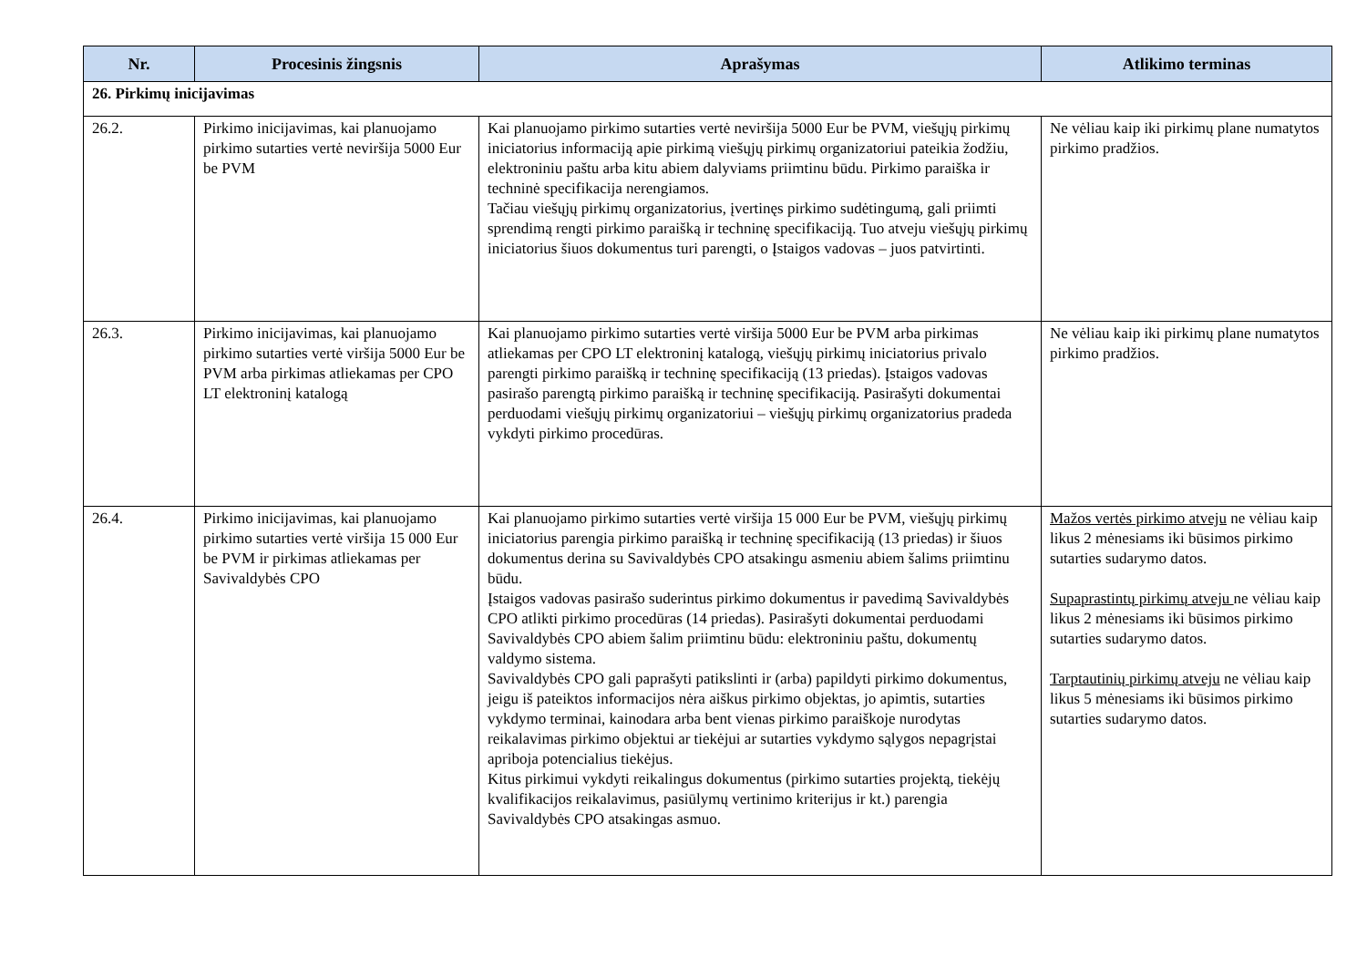| Nr. | Procesinis žingsnis | Aprašymas | Atlikimo terminas |
| --- | --- | --- | --- |
| 26. Pirkimų inicijavimas | | | |
| 26.2. | Pirkimo inicijavimas, kai planuojamo pirkimo sutarties vertė neviršija 5000 Eur be PVM | Kai planuojamo pirkimo sutarties vertė neviršija 5000 Eur be PVM, viešųjų pirkimų iniciatorius informaciją apie pirkimą viešųjų pirkimų organizatoriui pateikia žodžiu, elektroniniu paštu arba kitu abiem dalyviams priimtinu būdu. Pirkimo paraiška ir techninė specifikacija nerengiamos. Tačiau viešųjų pirkimų organizatorius, įvertinęs pirkimo sudėtingumą, gali priimti sprendimą rengti pirkimo paraišką ir techninę specifikaciją. Tuo atveju viešųjų pirkimų iniciatorius šiuos dokumentus turi parengti, o Įstaigos vadovas – juos patvirtinti. | Ne vėliau kaip iki pirkimų plane numatytos pirkimo pradžios. |
| 26.3. | Pirkimo inicijavimas, kai planuojamo pirkimo sutarties vertė viršija 5000 Eur be PVM arba pirkimas atliekamas per CPO LT elektroninį katalogą | Kai planuojamo pirkimo sutarties vertė viršija 5000 Eur be PVM arba pirkimas atliekamas per CPO LT elektroninį katalogą, viešųjų pirkimų iniciatorius privalo parengti pirkimo paraišką ir techninę specifikaciją (13 priedas). Įstaigos vadovas pasirašo parengtą pirkimo paraišką ir techninę specifikaciją. Pasirašyti dokumentai perduodami viešųjų pirkimų organizatoriui – viešųjų pirkimų organizatorius pradeda vykdyti pirkimo procedūras. | Ne vėliau kaip iki pirkimų plane numatytos pirkimo pradžios. |
| 26.4. | Pirkimo inicijavimas, kai planuojamo pirkimo sutarties vertė viršija 15 000 Eur be PVM ir pirkimas atliekamas per Savivaldybės CPO | Kai planuojamo pirkimo sutarties vertė viršija 15 000 Eur be PVM, viešųjų pirkimų iniciatorius parengia pirkimo paraišką ir techninę specifikaciją (13 priedas) ir šiuos dokumentus derina su Savivaldybės CPO atsakingu asmeniu abiem šalims priimtinu būdu. Įstaigos vadovas pasirašo suderintus pirkimo dokumentus ir pavedimą Savivaldybės CPO atlikti pirkimo procedūras (14 priedas). Pasirašyti dokumentai perduodami Savivaldybės CPO abiem šalim priimtinu būdu: elektroniniu paštu, dokumentų valdymo sistema. Savivaldybės CPO gali paprašyti patikslinti ir (arba) papildyti pirkimo dokumentus, jeigu iš pateiktos informacijos nėra aiškus pirkimo objektas, jo apimtis, sutarties vykdymo terminai, kainodara arba bent vienas pirkimo paraiškoje nurodytas reikalavimas pirkimo objektui ar tiekėjui ar sutarties vykdymo sąlygos nepagrįstai apriboja potencialius tiekėjus. Kitus pirkimui vykdyti reikalingus dokumentus (pirkimo sutarties projektą, tiekėjų kvalifikacijos reikalavimus, pasiūlymų vertinimo kriterijus ir kt.) parengia Savivaldybės CPO atsakingas asmuo. | Mažos vertės pirkimo atveju ne vėliau kaip likus 2 mėnesiams iki būsimos pirkimo sutarties sudarymo datos. Supaprastintų pirkimų atveju ne vėliau kaip likus 2 mėnesiams iki būsimos pirkimo sutarties sudarymo datos. Tarptautinių pirkimų atveju ne vėliau kaip likus 5 mėnesiams iki būsimos pirkimo sutarties sudarymo datos. |